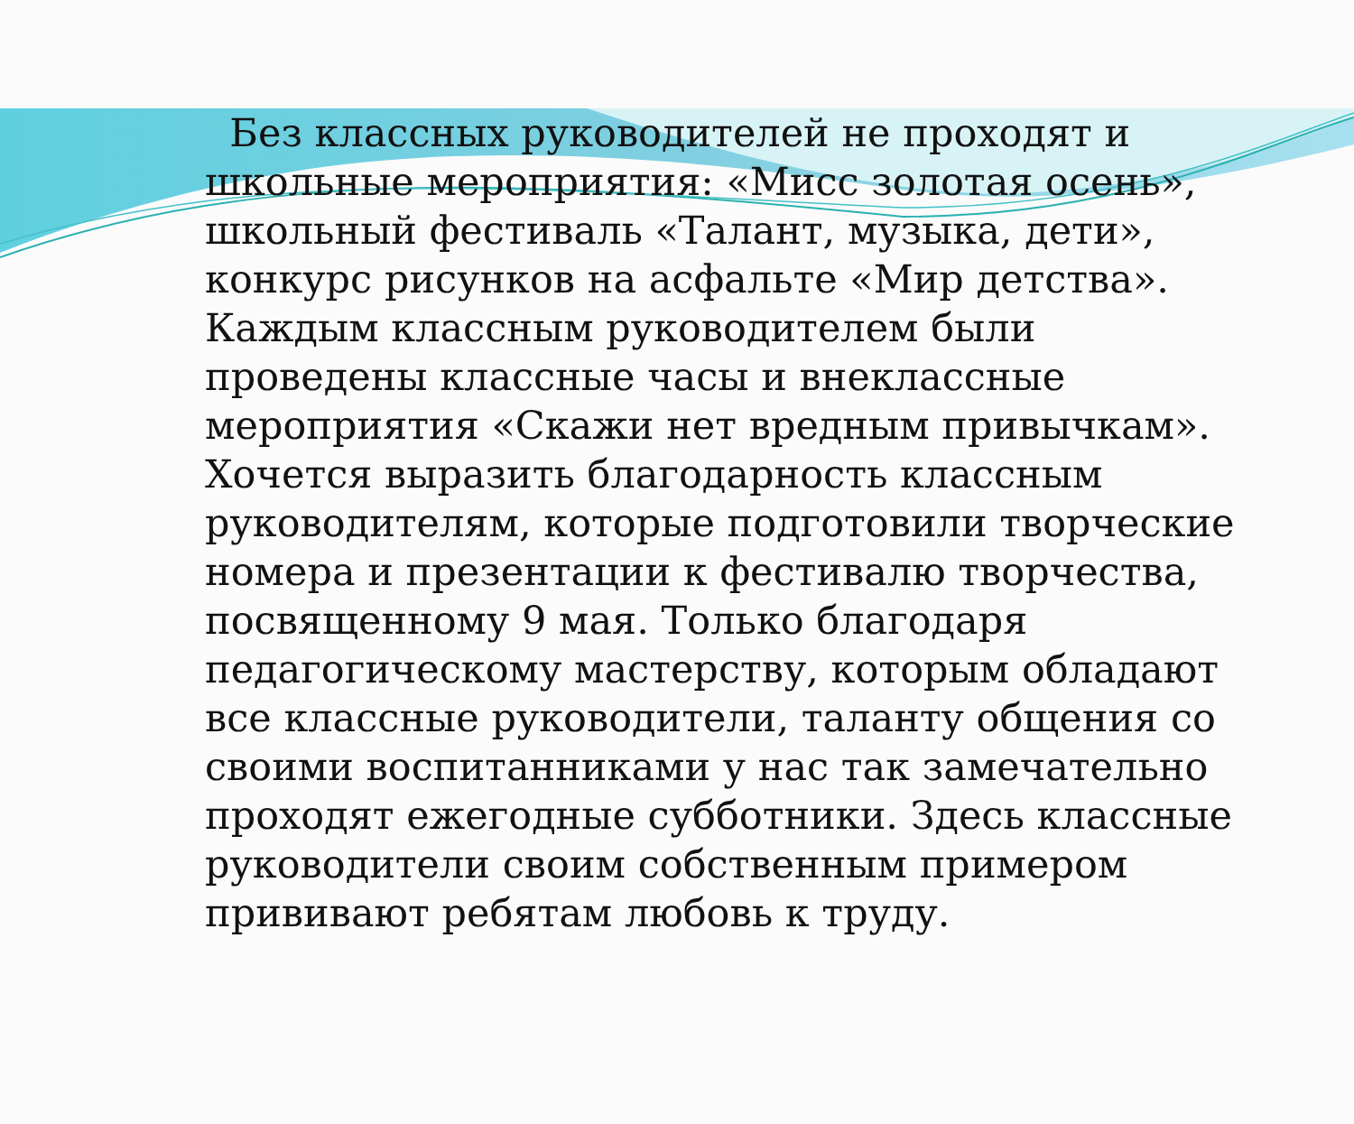Без классных руководителей не проходят и школьные мероприятия: «Мисс золотая осень», школьный фестиваль «Талант, музыка, дети», конкурс рисунков на асфальте «Мир детства». Каждым классным руководителем были проведены классные часы и внеклассные мероприятия «Скажи нет вредным привычкам». Хочется выразить благодарность классным руководителям, которые подготовили творческие номера и презентации к фестивалю творчества, посвященному 9 мая. Только благодаря педагогическому мастерству, которым обладают все классные руководители, таланту общения со своими воспитанниками у нас так замечательно проходят ежегодные субботники. Здесь классные руководители своим собственным примером прививают ребятам любовь к труду.